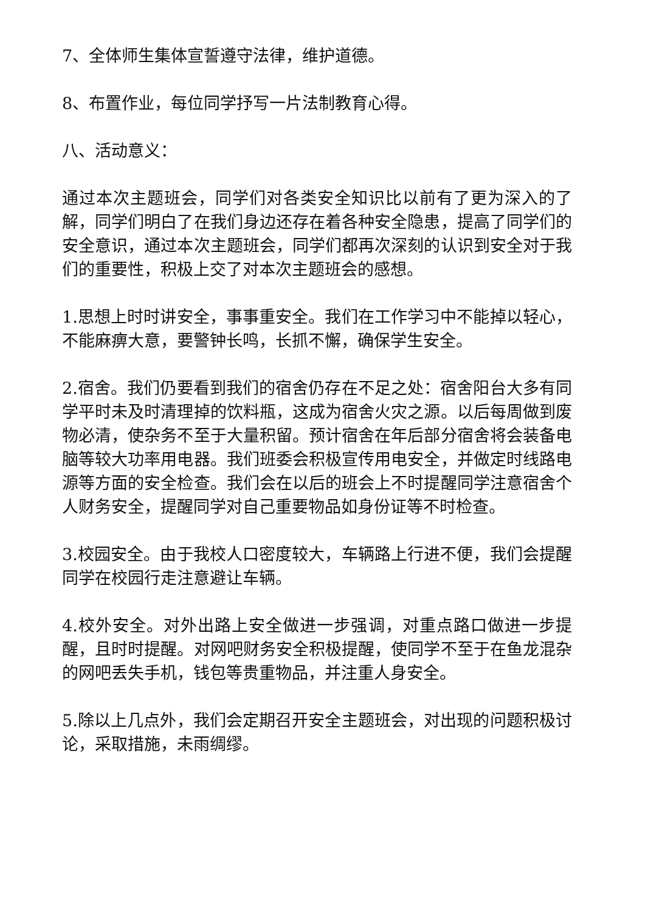7、全体师生集体宣誓遵守法律，维护道德。
8、布置作业，每位同学抒写一片法制教育心得。
八、活动意义：
通过本次主题班会，同学们对各类安全知识比以前有了更为深入的了解，同学们明白了在我们身边还存在着各种安全隐患，提高了同学们的安全意识，通过本次主题班会，同学们都再次深刻的认识到安全对于我们的重要性，积极上交了对本次主题班会的感想。
1.思想上时时讲安全，事事重安全。我们在工作学习中不能掉以轻心，不能麻痹大意，要警钟长鸣，长抓不懈，确保学生安全。
2.宿舍。我们仍要看到我们的宿舍仍存在不足之处：宿舍阳台大多有同学平时未及时清理掉的饮料瓶，这成为宿舍火灾之源。以后每周做到废物必清，使杂务不至于大量积留。预计宿舍在年后部分宿舍将会装备电脑等较大功率用电器。我们班委会积极宣传用电安全，并做定时线路电源等方面的安全检查。我们会在以后的班会上不时提醒同学注意宿舍个人财务安全，提醒同学对自己重要物品如身份证等不时检查。
3.校园安全。由于我校人口密度较大，车辆路上行进不便，我们会提醒同学在校园行走注意避让车辆。
4.校外安全。对外出路上安全做进一步强调，对重点路口做进一步提醒，且时时提醒。对网吧财务安全积极提醒，使同学不至于在鱼龙混杂的网吧丢失手机，钱包等贵重物品，并注重人身安全。
5.除以上几点外，我们会定期召开安全主题班会，对出现的问题积极讨论，采取措施，未雨绸缪。